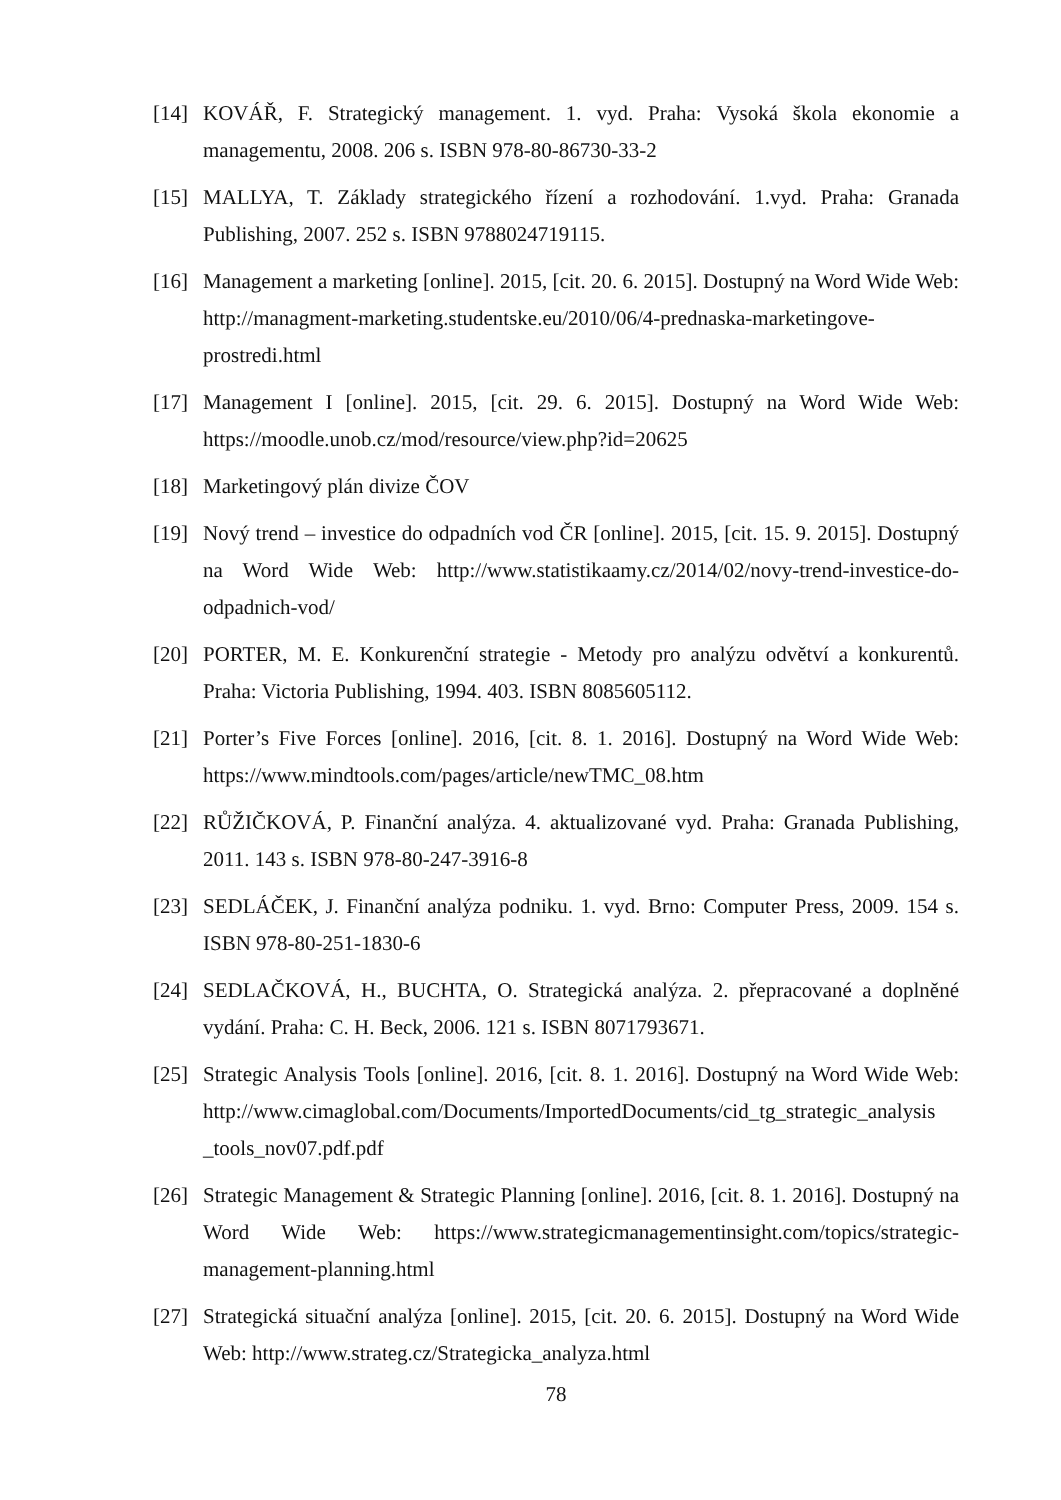[14] KOVÁŘ, F. Strategický management. 1. vyd. Praha: Vysoká škola ekonomie a managementu, 2008. 206 s. ISBN 978-80-86730-33-2
[15] MALLYA, T. Základy strategického řízení a rozhodování. 1.vyd. Praha: Granada Publishing, 2007. 252 s. ISBN 9788024719115.
[16] Management a marketing [online]. 2015, [cit. 20. 6. 2015]. Dostupný na Word Wide Web: http://managment-marketing.studentske.eu/2010/06/4-prednaska-marketingove-prostredi.html
[17] Management I [online]. 2015, [cit. 29. 6. 2015]. Dostupný na Word Wide Web: https://moodle.unob.cz/mod/resource/view.php?id=20625
[18] Marketingový plán divize ČOV
[19] Nový trend – investice do odpadních vod ČR [online]. 2015, [cit. 15. 9. 2015]. Dostupný na Word Wide Web: http://www.statistikaamy.cz/2014/02/novy-trend-investice-do-odpadnich-vod/
[20] PORTER, M. E. Konkurenční strategie - Metody pro analýzu odvětví a konkurentů. Praha: Victoria Publishing, 1994. 403. ISBN 8085605112.
[21] Porter’s Five Forces [online]. 2016, [cit. 8. 1. 2016]. Dostupný na Word Wide Web: https://www.mindtools.com/pages/article/newTMC_08.htm
[22] RŮŽIČKOVÁ, P. Finanční analýza. 4. aktualizované vyd. Praha: Granada Publishing, 2011. 143 s. ISBN 978-80-247-3916-8
[23] SEDLÁČEK, J. Finanční analýza podniku. 1. vyd. Brno: Computer Press, 2009. 154 s. ISBN 978-80-251-1830-6
[24] SEDLAČKOVÁ, H., BUCHTA, O. Strategická analýza. 2. přepracované a doplněné vydání. Praha: C. H. Beck, 2006. 121 s. ISBN 8071793671.
[25] Strategic Analysis Tools [online]. 2016, [cit. 8. 1. 2016]. Dostupný na Word Wide Web: http://www.cimaglobal.com/Documents/ImportedDocuments/cid_tg_strategic_analysis _tools_nov07.pdf.pdf
[26] Strategic Management & Strategic Planning [online]. 2016, [cit. 8. 1. 2016]. Dostupný na Word Wide Web: https://www.strategicmanagementinsight.com/topics/strategic-management-planning.html
[27] Strategická situační analýza [online]. 2015, [cit. 20. 6. 2015]. Dostupný na Word Wide Web: http://www.strateg.cz/Strategicka_analyza.html
78